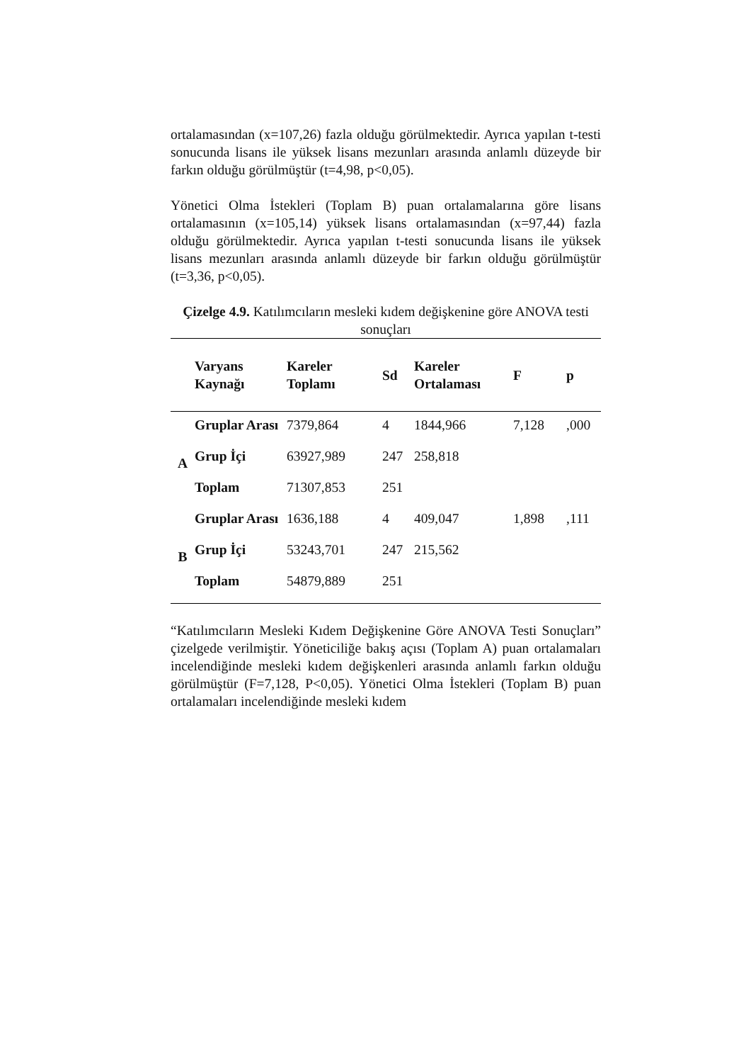ortalamasından (x=107,26) fazla olduğu görülmektedir. Ayrıca yapılan t-testi sonucunda lisans ile yüksek lisans mezunları arasında anlamlı düzeyde bir farkın olduğu görülmüştür (t=4,98, p<0,05).
Yönetici Olma İstekleri (Toplam B) puan ortalamalarına göre lisans ortalamasının (x=105,14) yüksek lisans ortalamasından (x=97,44) fazla olduğu görülmektedir. Ayrıca yapılan t-testi sonucunda lisans ile yüksek lisans mezunları arasında anlamlı düzeyde bir farkın olduğu görülmüştür (t=3,36, p<0,05).
Çizelge 4.9. Katılımcıların mesleki kıdem değişkenine göre ANOVA testi sonuçları
| | Varyans Kaynağı | Kareler Toplamı | Sd | Kareler Ortalaması | F | p |
| --- | --- | --- | --- | --- | --- | --- |
| A | Gruplar Arası | 7379,864 | 4 | 1844,966 | 7,128 | ,000 |
| | Grup İçi | 63927,989 | 247 | 258,818 | | |
| | Toplam | 71307,853 | 251 | | | |
| B | Gruplar Arası | 1636,188 | 4 | 409,047 | 1,898 | ,111 |
| | Grup İçi | 53243,701 | 247 | 215,562 | | |
| | Toplam | 54879,889 | 251 | | | |
“Katılımcıların Mesleki Kıdem Değişkenine Göre ANOVA Testi Sonuçları” çizelgede verilmiştir. Yöneticiliğe bakış açısı (Toplam A) puan ortalamaları incelendiğinde mesleki kıdem değişkenleri arasında anlamlı farkın olduğu görülmüştür (F=7,128, P<0,05). Yönetici Olma İstekleri (Toplam B) puan ortalamaları incelendiğinde mesleki kıdem